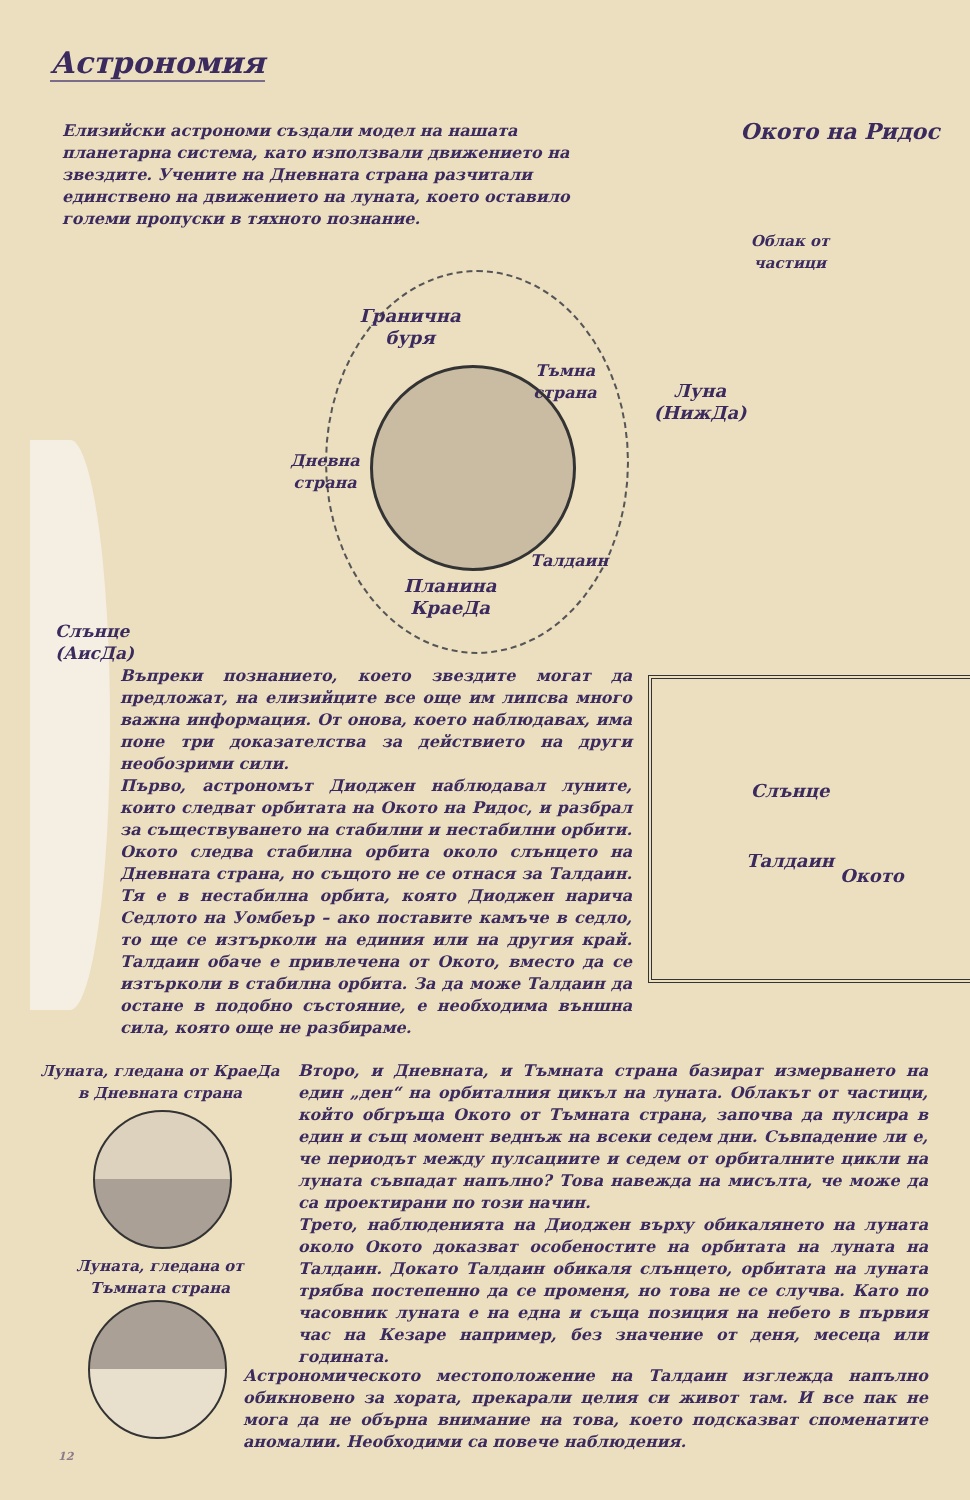Астрономия
Елизийски астрономи създали модел на нашата планетарна система, като използвали движението на звездите. Учените на Дневната страна разчитали единствено на движението на луната, което оставило големи пропуски в тяхното познание.
Окото на Ридос
Облак от частици
Гранична буря
Тъмна страна
Луна (НижДа)
Дневна страна
Планина КраеДа
Талдаин
Слънце (АисДа)
Слънце
Талдаин
Окото
Въпреки познанието, което звездите могат да предложат, на елизийците все още им липсва много важна информация. От онова, което наблюдавах, има поне три доказателства за действието на други необозрими сили.
Първо, астрономът Диоджен наблюдавал луните, които следват орбитата на Окото на Ридос, и разбрал за съществуването на стабилни и нестабилни орбити. Окото следва стабилна орбита около слънцето на Дневната страна, но същото не се отнася за Талдаин. Тя е в нестабилна орбита, която Диоджен нарича Седлото на Уомбеър – ако поставите камъче в седло, то ще се изтърколи на единия или на другия край. Талдаин обаче е привлечена от Окото, вместо да се изтъркoли в стабилна орбита. За да може Талдаин да остане в подобно състояние, е необходима външна сила, която още не разбираме.
Луната, гледана от КраеДа в Дневната страна
Луната, гледана от Тъмната страна
Второ, и Дневната, и Тъмната страна базират измерването на един „ден“ на орбиталния цикъл на луната. Облакът от частици, който обгръща Окото от Тъмната страна, започва да пулсира в един и същ момент веднъж на всеки седем дни. Съвпадение ли е, че периодът между пулсациите и седем от орбиталните цикли на луната съвпадат напълно? Това навежда на мисълта, че може да са проектирани по този начин.
Трето, наблюденията на Диоджен върху обикалянето на луната около Окото доказват особеностите на орбитата на луната на Талдаин. Докато Талдаин обикаля слънцето, орбитата на луната трябва постепенно да се променя, но това не се случва. Като по часовник луната е на една и съща позиция на небето в първия час на Кезаре например, без значение от деня, месеца или годината.
Астрономическото местоположение на Талдаин изглежда напълно обикновено за хората, прекарали целия си живот там. И все пак не мога да не обърна внимание на това, което подсказват споменатите аномалии. Необходими са повече наблюдения.
12